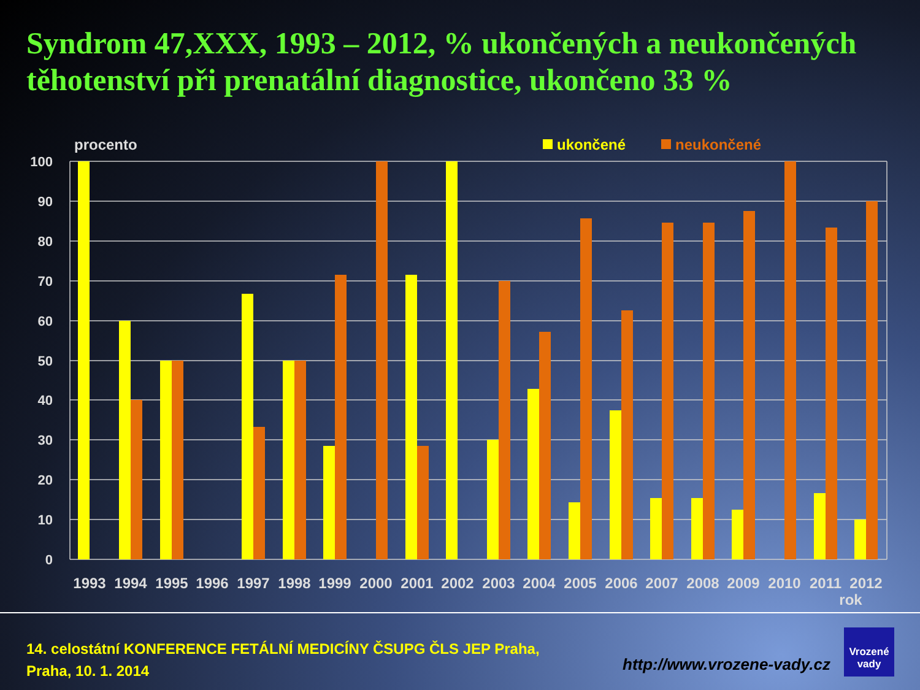Syndrom 47,XXX, 1993 – 2012, % ukončených a neukončených těhotenství při prenatální diagnostice, ukončeno 33 %
procento
ukončené
neukončené
100
90
80
70
60
50
40
30
20
10
0
1993
1994
1995
1996
1997
1998
1999
2000
2001
2002
2003
2004
2005
2006
2007
2008
2009
2010
2011
2012
rok
14. celostátní KONFERENCE FETÁLNÍ MEDICÍNY ČSUPG ČLS JEP Praha,
Praha, 10. 1. 2014
http://www.vrozene-vady.cz
Vrozené
vady